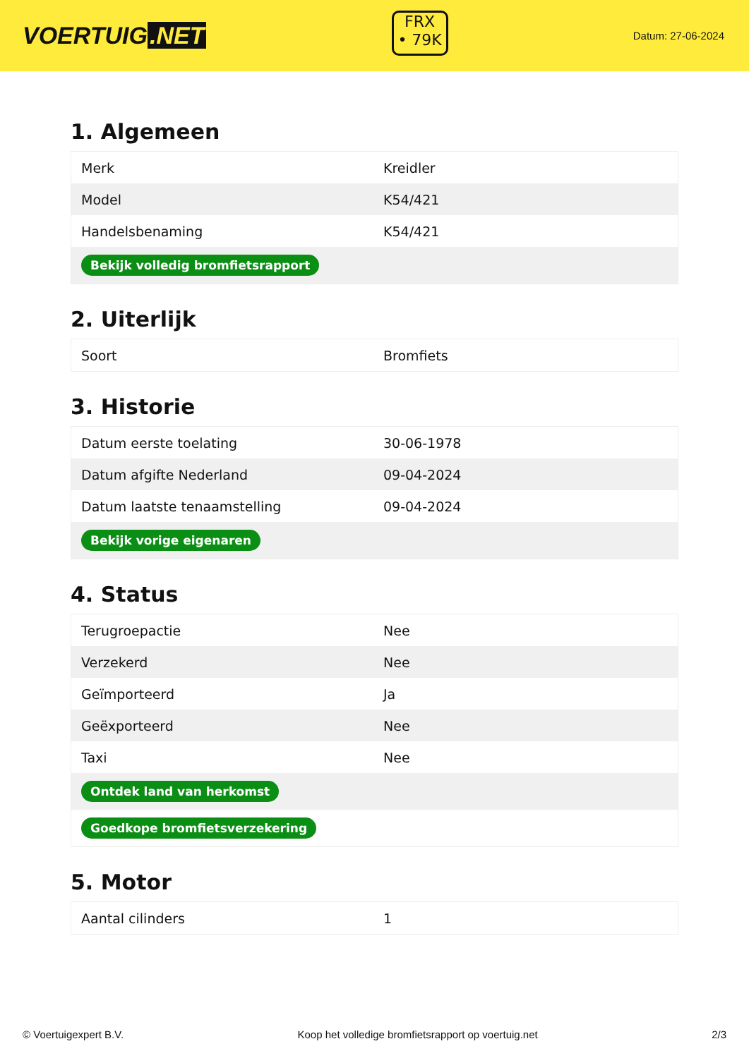VOERTUIG.NET
FRX
• 79K
Datum: 27-06-2024
1. Algemeen
| Merk | Kreidler |
| Model | K54/421 |
| Handelsbenaming | K54/421 |
| Bekijk volledig bromfietsrapport | |
2. Uiterlijk
| Soort | Bromfiets |
3. Historie
| Datum eerste toelating | 30-06-1978 |
| Datum afgifte Nederland | 09-04-2024 |
| Datum laatste tenaamstelling | 09-04-2024 |
| Bekijk vorige eigenaren | |
4. Status
| Terugroepactie | Nee |
| Verzekerd | Nee |
| Geïmporteerd | Ja |
| Geëxporteerd | Nee |
| Taxi | Nee |
| Ontdek land van herkomst | |
| Goedkope bromfietsverzekering | |
5. Motor
| Aantal cilinders | 1 |
© Voertuigexpert B.V. Koop het volledige bromfietsrapport op voertuig.net 2/3